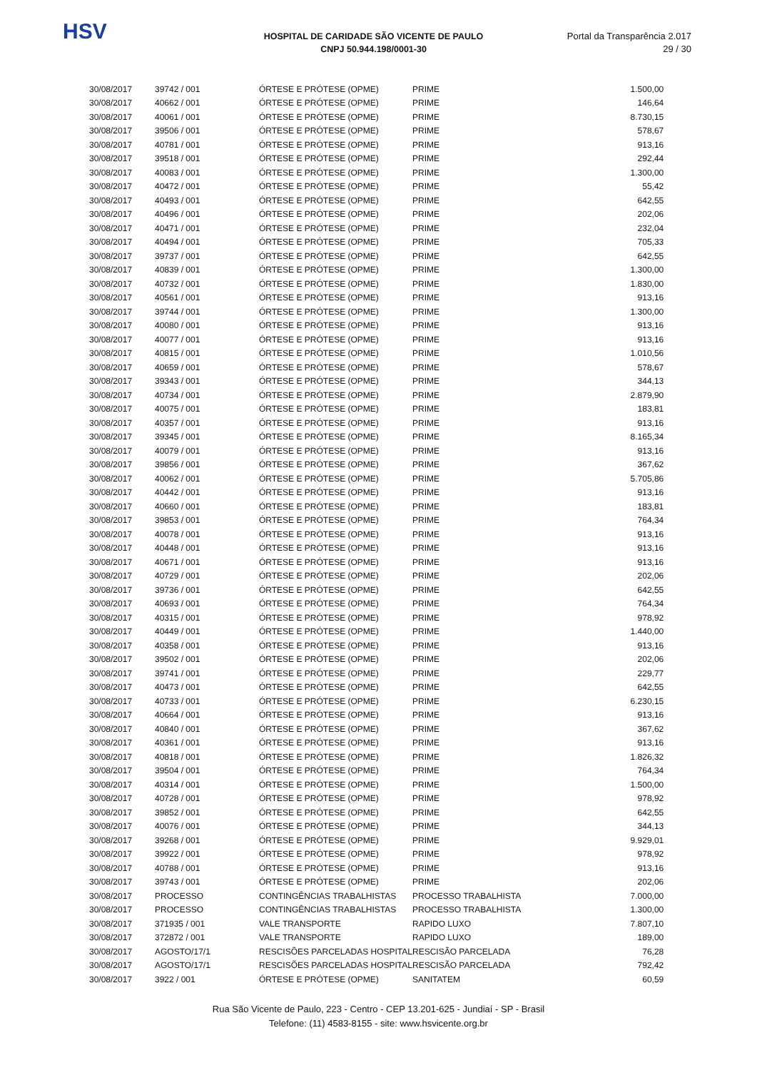HSV
HOSPITAL DE CARIDADE SÃO VICENTE DE PAULO
CNPJ 50.944.198/0001-30
Portal da Transparência 2.017
29 / 30
| 30/08/2017 | 39742 / 001 | ÓRTESE E PRÓTESE (OPME) | PRIME | 1.500,00 |
| 30/08/2017 | 40662 / 001 | ÓRTESE E PRÓTESE (OPME) | PRIME | 146,64 |
| 30/08/2017 | 40061 / 001 | ÓRTESE E PRÓTESE (OPME) | PRIME | 8.730,15 |
| 30/08/2017 | 39506 / 001 | ÓRTESE E PRÓTESE (OPME) | PRIME | 578,67 |
| 30/08/2017 | 40781 / 001 | ÓRTESE E PRÓTESE (OPME) | PRIME | 913,16 |
| 30/08/2017 | 39518 / 001 | ÓRTESE E PRÓTESE (OPME) | PRIME | 292,44 |
| 30/08/2017 | 40083 / 001 | ÓRTESE E PRÓTESE (OPME) | PRIME | 1.300,00 |
| 30/08/2017 | 40472 / 001 | ÓRTESE E PRÓTESE (OPME) | PRIME | 55,42 |
| 30/08/2017 | 40493 / 001 | ÓRTESE E PRÓTESE (OPME) | PRIME | 642,55 |
| 30/08/2017 | 40496 / 001 | ÓRTESE E PRÓTESE (OPME) | PRIME | 202,06 |
| 30/08/2017 | 40471 / 001 | ÓRTESE E PRÓTESE (OPME) | PRIME | 232,04 |
| 30/08/2017 | 40494 / 001 | ÓRTESE E PRÓTESE (OPME) | PRIME | 705,33 |
| 30/08/2017 | 39737 / 001 | ÓRTESE E PRÓTESE (OPME) | PRIME | 642,55 |
| 30/08/2017 | 40839 / 001 | ÓRTESE E PRÓTESE (OPME) | PRIME | 1.300,00 |
| 30/08/2017 | 40732 / 001 | ÓRTESE E PRÓTESE (OPME) | PRIME | 1.830,00 |
| 30/08/2017 | 40561 / 001 | ÓRTESE E PRÓTESE (OPME) | PRIME | 913,16 |
| 30/08/2017 | 39744 / 001 | ÓRTESE E PRÓTESE (OPME) | PRIME | 1.300,00 |
| 30/08/2017 | 40080 / 001 | ÓRTESE E PRÓTESE (OPME) | PRIME | 913,16 |
| 30/08/2017 | 40077 / 001 | ÓRTESE E PRÓTESE (OPME) | PRIME | 913,16 |
| 30/08/2017 | 40815 / 001 | ÓRTESE E PRÓTESE (OPME) | PRIME | 1.010,56 |
| 30/08/2017 | 40659 / 001 | ÓRTESE E PRÓTESE (OPME) | PRIME | 578,67 |
| 30/08/2017 | 39343 / 001 | ÓRTESE E PRÓTESE (OPME) | PRIME | 344,13 |
| 30/08/2017 | 40734 / 001 | ÓRTESE E PRÓTESE (OPME) | PRIME | 2.879,90 |
| 30/08/2017 | 40075 / 001 | ÓRTESE E PRÓTESE (OPME) | PRIME | 183,81 |
| 30/08/2017 | 40357 / 001 | ÓRTESE E PRÓTESE (OPME) | PRIME | 913,16 |
| 30/08/2017 | 39345 / 001 | ÓRTESE E PRÓTESE (OPME) | PRIME | 8.165,34 |
| 30/08/2017 | 40079 / 001 | ÓRTESE E PRÓTESE (OPME) | PRIME | 913,16 |
| 30/08/2017 | 39856 / 001 | ÓRTESE E PRÓTESE (OPME) | PRIME | 367,62 |
| 30/08/2017 | 40062 / 001 | ÓRTESE E PRÓTESE (OPME) | PRIME | 5.705,86 |
| 30/08/2017 | 40442 / 001 | ÓRTESE E PRÓTESE (OPME) | PRIME | 913,16 |
| 30/08/2017 | 40660 / 001 | ÓRTESE E PRÓTESE (OPME) | PRIME | 183,81 |
| 30/08/2017 | 39853 / 001 | ÓRTESE E PRÓTESE (OPME) | PRIME | 764,34 |
| 30/08/2017 | 40078 / 001 | ÓRTESE E PRÓTESE (OPME) | PRIME | 913,16 |
| 30/08/2017 | 40448 / 001 | ÓRTESE E PRÓTESE (OPME) | PRIME | 913,16 |
| 30/08/2017 | 40671 / 001 | ÓRTESE E PRÓTESE (OPME) | PRIME | 913,16 |
| 30/08/2017 | 40729 / 001 | ÓRTESE E PRÓTESE (OPME) | PRIME | 202,06 |
| 30/08/2017 | 39736 / 001 | ÓRTESE E PRÓTESE (OPME) | PRIME | 642,55 |
| 30/08/2017 | 40693 / 001 | ÓRTESE E PRÓTESE (OPME) | PRIME | 764,34 |
| 30/08/2017 | 40315 / 001 | ÓRTESE E PRÓTESE (OPME) | PRIME | 978,92 |
| 30/08/2017 | 40449 / 001 | ÓRTESE E PRÓTESE (OPME) | PRIME | 1.440,00 |
| 30/08/2017 | 40358 / 001 | ÓRTESE E PRÓTESE (OPME) | PRIME | 913,16 |
| 30/08/2017 | 39502 / 001 | ÓRTESE E PRÓTESE (OPME) | PRIME | 202,06 |
| 30/08/2017 | 39741 / 001 | ÓRTESE E PRÓTESE (OPME) | PRIME | 229,77 |
| 30/08/2017 | 40473 / 001 | ÓRTESE E PRÓTESE (OPME) | PRIME | 642,55 |
| 30/08/2017 | 40733 / 001 | ÓRTESE E PRÓTESE (OPME) | PRIME | 6.230,15 |
| 30/08/2017 | 40664 / 001 | ÓRTESE E PRÓTESE (OPME) | PRIME | 913,16 |
| 30/08/2017 | 40840 / 001 | ÓRTESE E PRÓTESE (OPME) | PRIME | 367,62 |
| 30/08/2017 | 40361 / 001 | ÓRTESE E PRÓTESE (OPME) | PRIME | 913,16 |
| 30/08/2017 | 40818 / 001 | ÓRTESE E PRÓTESE (OPME) | PRIME | 1.826,32 |
| 30/08/2017 | 39504 / 001 | ÓRTESE E PRÓTESE (OPME) | PRIME | 764,34 |
| 30/08/2017 | 40314 / 001 | ÓRTESE E PRÓTESE (OPME) | PRIME | 1.500,00 |
| 30/08/2017 | 40728 / 001 | ÓRTESE E PRÓTESE (OPME) | PRIME | 978,92 |
| 30/08/2017 | 39852 / 001 | ÓRTESE E PRÓTESE (OPME) | PRIME | 642,55 |
| 30/08/2017 | 40076 / 001 | ÓRTESE E PRÓTESE (OPME) | PRIME | 344,13 |
| 30/08/2017 | 39268 / 001 | ÓRTESE E PRÓTESE (OPME) | PRIME | 9.929,01 |
| 30/08/2017 | 39922 / 001 | ÓRTESE E PRÓTESE (OPME) | PRIME | 978,92 |
| 30/08/2017 | 40788 / 001 | ÓRTESE E PRÓTESE (OPME) | PRIME | 913,16 |
| 30/08/2017 | 39743 / 001 | ÓRTESE E PRÓTESE (OPME) | PRIME | 202,06 |
| 30/08/2017 | PROCESSO | CONTINGÊNCIAS TRABALHISTAS | PROCESSO TRABALHISTA | 7.000,00 |
| 30/08/2017 | PROCESSO | CONTINGÊNCIAS TRABALHISTAS | PROCESSO TRABALHISTA | 1.300,00 |
| 30/08/2017 | 371935 / 001 | VALE TRANSPORTE | RAPIDO LUXO | 7.807,10 |
| 30/08/2017 | 372872 / 001 | VALE TRANSPORTE | RAPIDO LUXO | 189,00 |
| 30/08/2017 | AGOSTO/17/1 | RESCISÕES PARCELADAS HOSPITAL | RESCISÃO PARCELADA | 76,28 |
| 30/08/2017 | AGOSTO/17/1 | RESCISÕES PARCELADAS HOSPITAL | RESCISÃO PARCELADA | 792,42 |
| 30/08/2017 | 3922 / 001 | ÓRTESE E PRÓTESE (OPME) | SANITATEM | 60,59 |
Rua São Vicente de Paulo, 223 - Centro - CEP 13.201-625 - Jundiaí - SP - Brasil
Telefone: (11) 4583-8155 - site: www.hsvicente.org.br